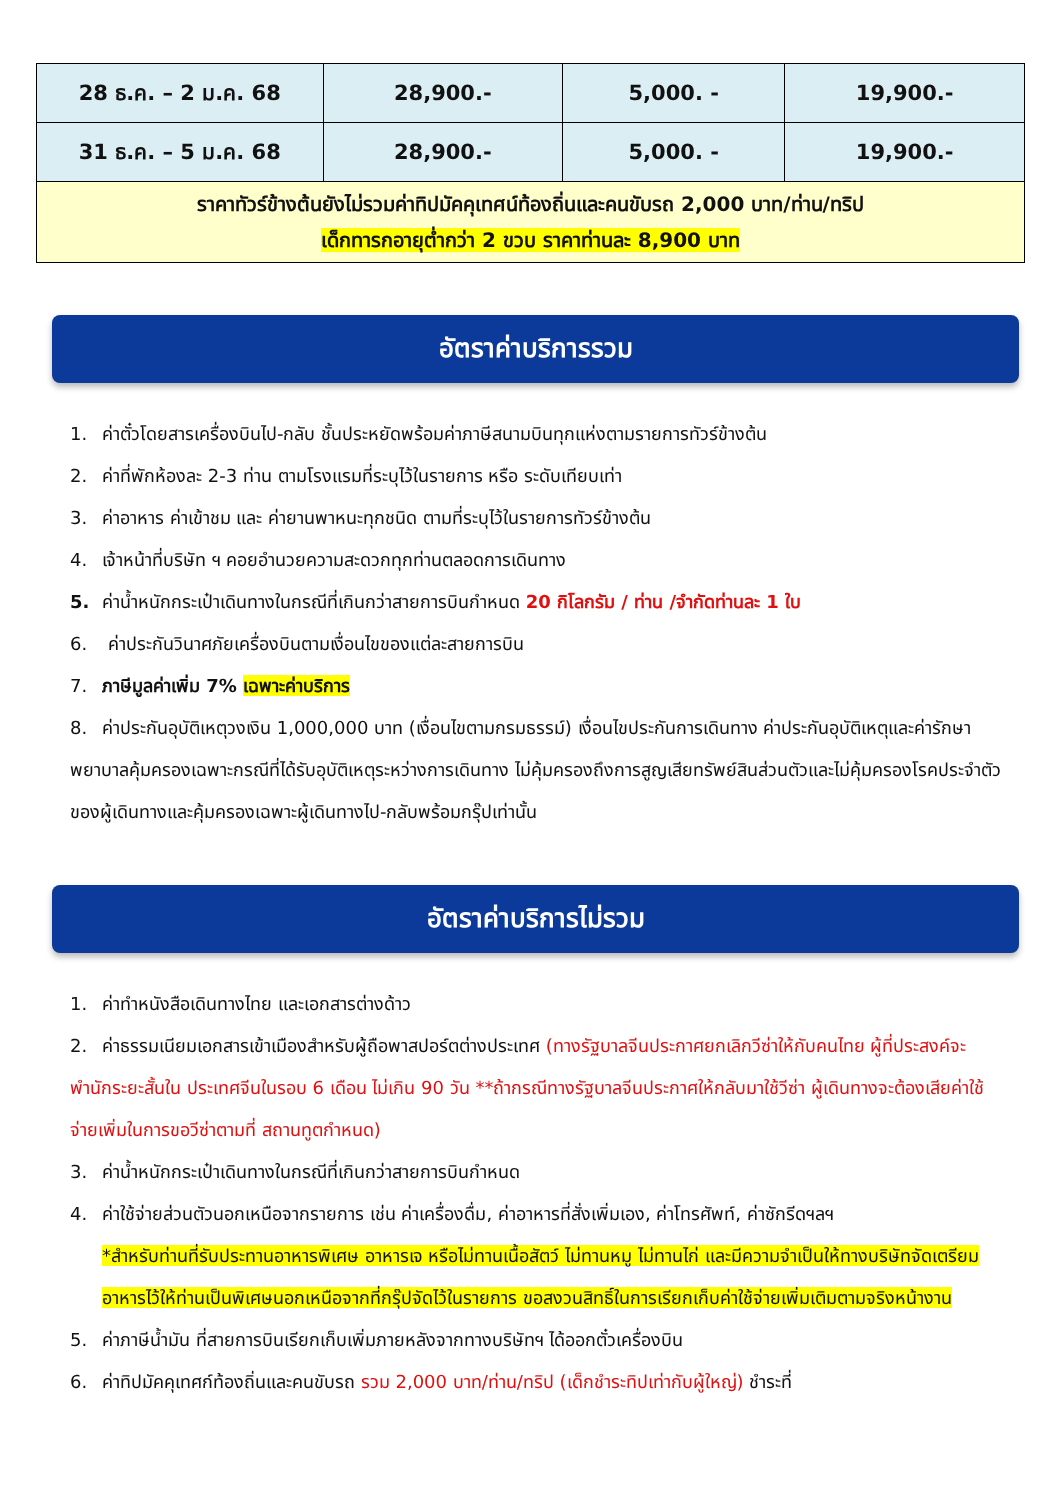| 28 ธ.ค. – 2 ม.ค. 68 | 28,900.- | 5,000. - | 19,900.- |
| 31 ธ.ค. – 5 ม.ค. 68 | 28,900.- | 5,000. - | 19,900.- |
| ราคาทัวร์ข้างต้นยังไม่รวมค่าทิปมัคคุเทศน์ท้องถิ่นและคนขับรถ 2,000 บาท/ท่าน/ทริป เด็กทารกอายุต่ำกว่า 2 ขวบ ราคาท่านละ 8,900 บาท | | | |
อัตราค่าบริการรวม
1. ค่าตั๋วโดยสารเครื่องบินไป-กลับ ชั้นประหยัดพร้อมค่าภาษีสนามบินทุกแห่งตามรายการทัวร์ข้างต้น
2. ค่าที่พักห้องละ 2-3 ท่าน ตามโรงแรมที่ระบุไว้ในรายการ หรือ ระดับเทียบเท่า
3. ค่าอาหาร ค่าเข้าชม และ ค่ายานพาหนะทุกชนิด ตามที่ระบุไว้ในรายการทัวร์ข้างต้น
4. เจ้าหน้าที่บริษัท ฯ คอยอำนวยความสะดวกทุกท่านตลอดการเดินทาง
5. ค่าน้ำหนักกระเป๋าเดินทางในกรณีที่เกินกว่าสายการบินกำหนด 20 กิโลกรัม / ท่าน /จำกัดท่านละ 1 ใบ
6. ค่าประกันวินาศภัยเครื่องบินตามเงื่อนไขของแต่ละสายการบิน
7. ภาษีมูลค่าเพิ่ม 7% เฉพาะค่าบริการ
8. ค่าประกันอุบัติเหตุวงเงิน 1,000,000 บาท (เงื่อนไขตามกรมธรรม์) เงื่อนไขประกันการเดินทาง ค่าประกันอุบัติเหตุและค่ารักษาพยาบาลคุ้มครองเฉพาะกรณีที่ได้รับอุบัติเหตุระหว่างการเดินทาง ไม่คุ้มครองถึงการสูญเสียทรัพย์สินส่วนตัวและไม่คุ้มครองโรคประจำตัวของผู้เดินทางและคุ้มครองเฉพาะผู้เดินทางไป-กลับพร้อมกรุ๊ปเท่านั้น
อัตราค่าบริการไม่รวม
1. ค่าทำหนังสือเดินทางไทย และเอกสารต่างด้าว
2. ค่าธรรมเนียมเอกสารเข้าเมืองสำหรับผู้ถือพาสปอร์ตต่างประเทศ (ทางรัฐบาลจีนประกาศยกเลิกวีซ่าให้กับคนไทย ผู้ที่ประสงค์จะพำนักระยะสั้นใน ประเทศจีนในรอบ 6 เดือน ไม่เกิน 90 วัน **ถ้ากรณีทางรัฐบาลจีนประกาศให้กลับมาใช้วีซ่า ผู้เดินทางจะต้องเสียค่าใช้จ่ายเพิ่มในการขอวีซ่าตามที่ สถานทูตกำหนด)
3. ค่าน้ำหนักกระเป๋าเดินทางในกรณีที่เกินกว่าสายการบินกำหนด
4. ค่าใช้จ่ายส่วนตัวนอกเหนือจากรายการ เช่น ค่าเครื่องดื่ม, ค่าอาหารที่สั่งเพิ่มเอง, ค่าโทรศัพท์, ค่าซักรีดฯลฯ
*สำหรับท่านที่รับประทานอาหารพิเศษ อาหารเจ หรือไม่ทานเนื้อสัตว์ ไม่ทานหมู ไม่ทานไก่ และมีความจำเป็นให้ทางบริษัทจัดเตรียมอาหารไว้ให้ท่านเป็นพิเศษนอกเหนือจากที่กรุ๊ปจัดไว้ในรายการ ขอสงวนสิทธิ์ในการเรียกเก็บค่าใช้จ่ายเพิ่มเติมตามจริงหน้างาน
5. ค่าภาษีน้ำมัน ที่สายการบินเรียกเก็บเพิ่มภายหลังจากทางบริษัทฯ ได้ออกตั๋วเครื่องบิน
6. ค่าทิปมัคคุเทศก์ท้องถิ่นและคนขับรถ รวม 2,000 บาท/ท่าน/ทริป (เด็กชำระทิปเท่ากับผู้ใหญ่) ชำระที่